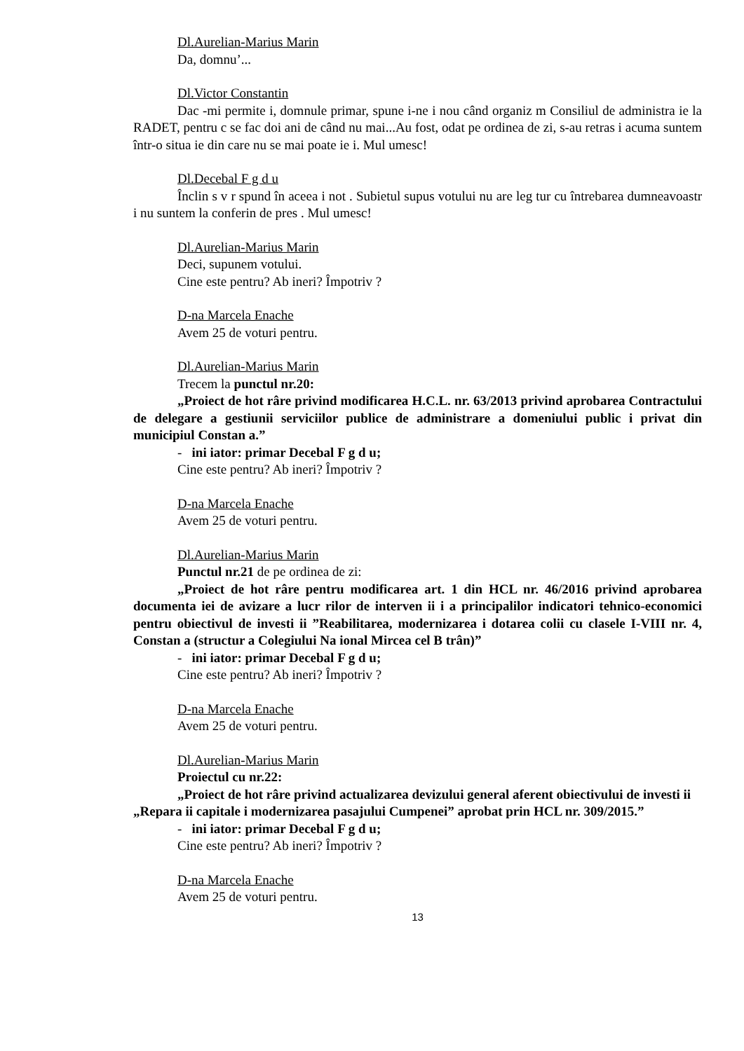Dl.Aurelian-Marius Marin
Da, domnu’...
Dl.Victor Constantin
Dac -mi permite i, domnule primar, spune i-ne i nou când organiz m Consiliul de administra ie la RADET, pentru c se fac doi ani de când nu mai...Au fost, odat pe ordinea de zi, s-au retras i acuma suntem într-o situa ie din care nu se mai poate ie i. Mul umesc!
Dl.Decebal F g d u
Înclin s v r spund în aceea i not . Subietul supus votului nu are leg tur cu întrebarea dumneavoastr i nu suntem la conferin de pres . Mul umesc!
Dl.Aurelian-Marius Marin
Deci, supunem votului.
Cine este pentru? Ab ineri? Împotriv ?
D-na Marcela Enache
Avem 25 de voturi pentru.
Dl.Aurelian-Marius Marin
Trecem la punctul nr.20:
„Proiect de hot râre privind modificarea H.C.L. nr. 63/2013 privind aprobarea Contractului de delegare a gestiunii serviciilor publice de administrare a domeniului public i privat din municipiul Constan a.”
- ini iator: primar Decebal F g d u;
Cine este pentru? Ab ineri? Împotriv ?
D-na Marcela Enache
Avem 25 de voturi pentru.
Dl.Aurelian-Marius Marin
Punctul nr.21 de pe ordinea de zi:
„Proiect de hot râre pentru modificarea art. 1 din HCL nr. 46/2016 privind aprobarea documenta iei de avizare a lucr rilor de interven ii i a principalilor indicatori tehnico-economici pentru obiectivul de investi ii ”Reabilitarea, modernizarea i dotarea colii cu clasele I-VIII nr. 4, Constan a (structur a Colegiului Na ional Mircea cel B trân)”
- ini iator: primar Decebal F g d u;
Cine este pentru? Ab ineri? Împotriv ?
D-na Marcela Enache
Avem 25 de voturi pentru.
Dl.Aurelian-Marius Marin
Proiectul cu nr.22:
„Proiect de hot râre privind actualizarea devizului general aferent obiectivului de investi ii „Repara ii capitale i modernizarea pasajului Cumpenei” aprobat prin HCL nr. 309/2015.”
- ini iator: primar Decebal F g d u;
Cine este pentru? Ab ineri? Împotriv ?
D-na Marcela Enache
Avem 25 de voturi pentru.
13